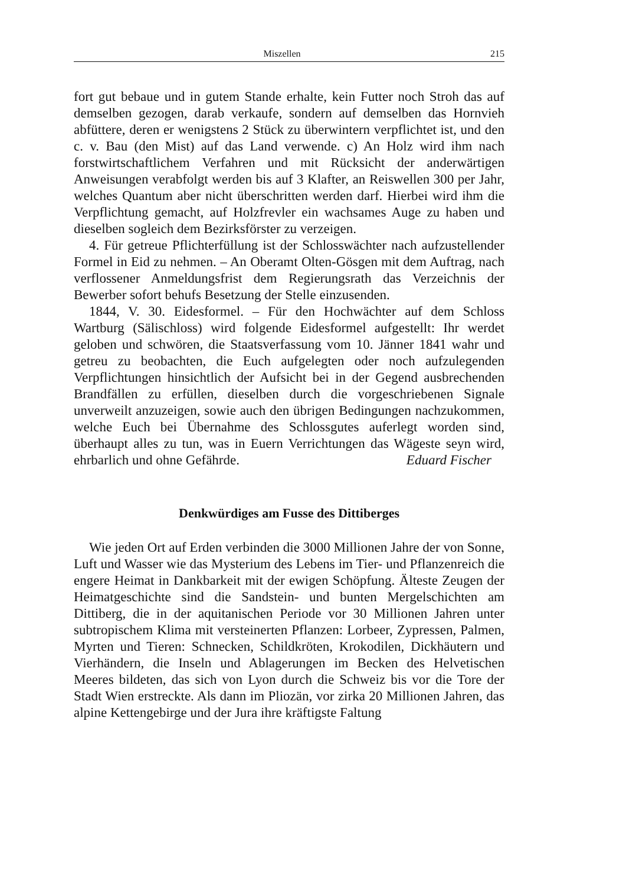Miszellen 215
fort gut bebaue und in gutem Stande erhalte, kein Futter noch Stroh das auf demselben gezogen, darab verkaufe, sondern auf demselben das Hornvieh abfüttere, deren er wenigstens 2 Stück zu überwintern verpflichtet ist, und den c. v. Bau (den Mist) auf das Land verwende. c) An Holz wird ihm nach forstwirtschaftlichem Verfahren und mit Rücksicht der anderwärtigen Anweisungen verabfolgt werden bis auf 3 Klafter, an Reiswellen 300 per Jahr, welches Quantum aber nicht überschritten werden darf. Hierbei wird ihm die Verpflichtung gemacht, auf Holzfrevler ein wachsames Auge zu haben und dieselben sogleich dem Bezirksförster zu verzeigen.
4. Für getreue Pflichterfüllung ist der Schlosswächter nach aufzustellender Formel in Eid zu nehmen. – An Oberamt Olten-Gösgen mit dem Auftrag, nach verflossener Anmeldungsfrist dem Regierungsrath das Verzeichnis der Bewerber sofort behufs Besetzung der Stelle einzusenden.
1844, V. 30. Eidesformel. – Für den Hochwächter auf dem Schloss Wartburg (Sälischloss) wird folgende Eidesformel aufgestellt: Ihr werdet geloben und schwören, die Staatsverfassung vom 10. Jänner 1841 wahr und getreu zu beobachten, die Euch aufgelegten oder noch aufzulegenden Verpflichtungen hinsichtlich der Aufsicht bei in der Gegend ausbrechenden Brandfällen zu erfüllen, dieselben durch die vorgeschriebenen Signale unverweilt anzuzeigen, sowie auch den übrigen Bedingungen nachzukommen, welche Euch bei Übernahme des Schlossgutes auferlegt worden sind, überhaupt alles zu tun, was in Euern Verrichtungen das Wägeste seyn wird, ehrbarlich und ohne Gefährde.
Eduard Fischer
Denkwürdiges am Fusse des Dittiberges
Wie jeden Ort auf Erden verbinden die 3000 Millionen Jahre der von Sonne, Luft und Wasser wie das Mysterium des Lebens im Tier- und Pflanzenreich die engere Heimat in Dankbarkeit mit der ewigen Schöpfung. Älteste Zeugen der Heimatgeschichte sind die Sandstein- und bunten Mergelschichten am Dittiberg, die in der aquitanischen Periode vor 30 Millionen Jahren unter subtropischem Klima mit versteinerten Pflanzen: Lorbeer, Zypressen, Palmen, Myrten und Tieren: Schnecken, Schildkröten, Krokodilen, Dickhäutern und Vierhändern, die Inseln und Ablagerungen im Becken des Helvetischen Meeres bildeten, das sich von Lyon durch die Schweiz bis vor die Tore der Stadt Wien erstreckte. Als dann im Pliozän, vor zirka 20 Millionen Jahren, das alpine Kettengebirge und der Jura ihre kräftigste Faltung